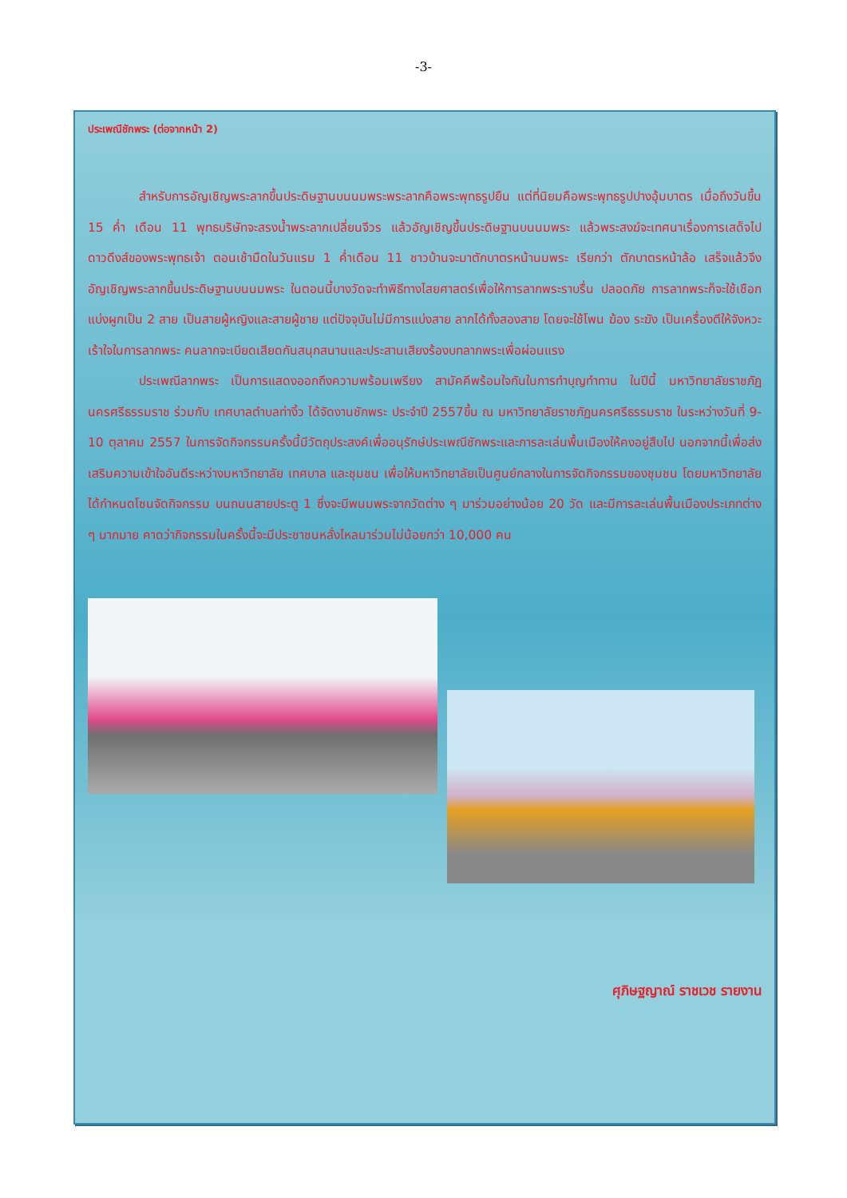-3-
ประเพณีชักพระ (ต่อจากหน้า 2)
สำหรับการอัญเชิญพระลากขึ้นประดิษฐานบนนมพระพระลากคือพระพุทธรูปยืน แต่ที่นิยมคือพระพุทธรูปปางอุ้มบาตร เมื่อถึงวันขึ้น 15 ค่ำ เดือน 11 พุทธบริษัทจะสรงน้ำพระลากเปลี่ยนจีวร แล้วอัญเชิญขึ้นประดิษฐานบนนมพระ แล้วพระสงฆ์จะเทศนาเรื่องการเสด็จไปดาวดึงส์ของพระพุทธเจ้า ตอนเช้ามืดในวันแรม 1 ค่ำเดือน 11 ชาวบ้านจะมาตักบาตรหน้านมพระ เรียกว่า ตักบาตรหน้าล้อ เสร็จแล้วจึงอัญเชิญพระลากขึ้นประดิษฐานบนนมพระ ในตอนนี้บางวัดจะทำพิธีทางไสยศาสตร์เพื่อให้การลากพระราบรื่น ปลอดภัย การลากพระก็จะใช้เชือกแบ่งผูกเป็น 2 สาย เป็นสายผู้หญิงและสายผู้ชาย แต่ปัจจุบันไม่มีการแบ่งสาย ลากได้ทั้งสองสาย โดยจะใช้โพน ฆ้อง ระฆัง เป็นเครื่องตีให้จังหวะเร้าใจในการลากพระ คนลากจะเบียดเสียดกันสนุกสนานและประสานเสียงร้องบทลากพระเพื่อผ่อนแรง
ประเพณีลากพระ เป็นการแสดงออกถึงความพร้อมเพรียง สามัคคีพร้อมใจกันในการทำบุญทำทาน ในปีนี้ มหาวิทยาลัยราชภัฏนครศรีธรรมราช ร่วมกับ เทศบาลตำบลท่างิ้ว ได้จัดงานชักพระ ประจำปี 2557ขึ้น ณ มหาวิทยาลัยราชภัฏนครศรีธรรมราช ในระหว่างวันที่ 9-10 ตุลาคม 2557 ในการจัดกิจกรรมครั้งนี้มีวัตถุประสงค์เพื่ออนุรักษ์ประเพณีชักพระและการละเล่นพื้นเมืองให้คงอยู่สืบไป นอกจากนี้เพื่อส่งเสริมความเข้าใจอันดีระหว่างมหาวิทยาลัย เทศบาล และชุมชน เพื่อให้มหาวิทยาลัยเป็นศูนย์กลางในการจัดกิจกรรมของชุมชน โดยมหาวิทยาลัยได้กำหนดโซนจัดกิจกรรม บนถนนสายประตู 1 ซึ่งจะมีพนมพระจากวัดต่าง ๆ มาร่วมอย่างน้อย 20 วัด และมีการละเล่นพื้นเมืองประเภทต่าง ๆ มากมาย คาดว่ากิจกรรมในครั้งนี้จะมีประชาชนหลั่งไหลมาร่วมไม่น้อยกว่า 10,000 คน
ศุภิษฐญาณ์ ราชเวช รายงาน